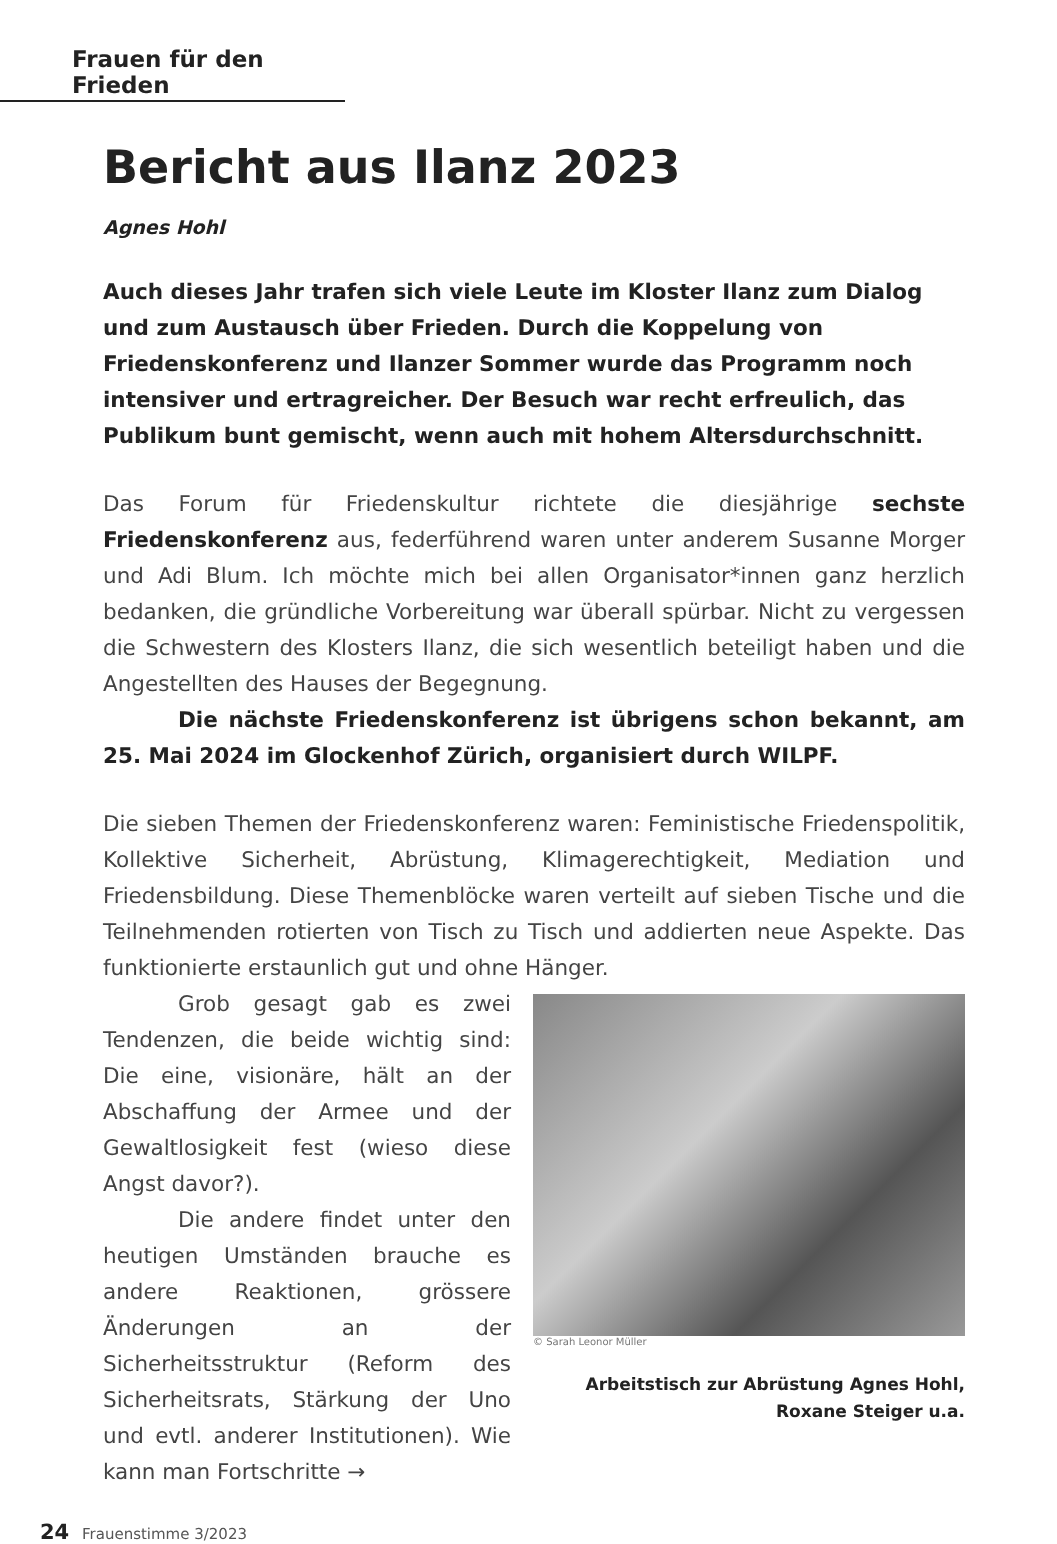Frauen für den Frieden
Bericht aus Ilanz 2023
Agnes Hohl
Auch dieses Jahr trafen sich viele Leute im Kloster Ilanz zum Dialog und zum Austausch über Frieden. Durch die Koppelung von Friedenskonferenz und Ilanzer Sommer wurde das Programm noch intensiver und ertragreicher. Der Besuch war recht erfreulich, das Publikum bunt gemischt, wenn auch mit hohem Altersdurchschnitt.
Das Forum für Friedenskultur richtete die diesjährige sechste Friedenskonferenz aus, federführend waren unter anderem Susanne Morger und Adi Blum. Ich möchte mich bei allen Organisator*innen ganz herzlich bedanken, die gründliche Vorbereitung war überall spürbar. Nicht zu vergessen die Schwestern des Klosters Ilanz, die sich wesentlich beteiligt haben und die Angestellten des Hauses der Begegnung.
Die nächste Friedenskonferenz ist übrigens schon bekannt, am 25. Mai 2024 im Glockenhof Zürich, organisiert durch WILPF.
Die sieben Themen der Friedenskonferenz waren: Feministische Friedenspolitik, Kollektive Sicherheit, Abrüstung, Klimagerechtigkeit, Mediation und Friedensbildung. Diese Themenblöcke waren verteilt auf sieben Tische und die Teilnehmenden rotierten von Tisch zu Tisch und addierten neue Aspekte. Das funktionierte erstaunlich gut und ohne Hänger.
Grob gesagt gab es zwei Tendenzen, die beide wichtig sind: Die eine, visionäre, hält an der Abschaffung der Armee und der Gewaltlosigkeit fest (wieso diese Angst davor?).
Die andere findet unter den heutigen Umständen brauche es andere Reaktionen, grössere Änderungen an der Sicherheitsstruktur (Reform des Sicherheitsrats, Stärkung der Uno und evtl. anderer Institutionen). Wie kann man Fortschritte →
© Sarah Leonor Müller
Arbeitstisch zur Abrüstung Agnes Hohl,
Roxane Steiger u.a.
24 Frauenstimme 3/2023